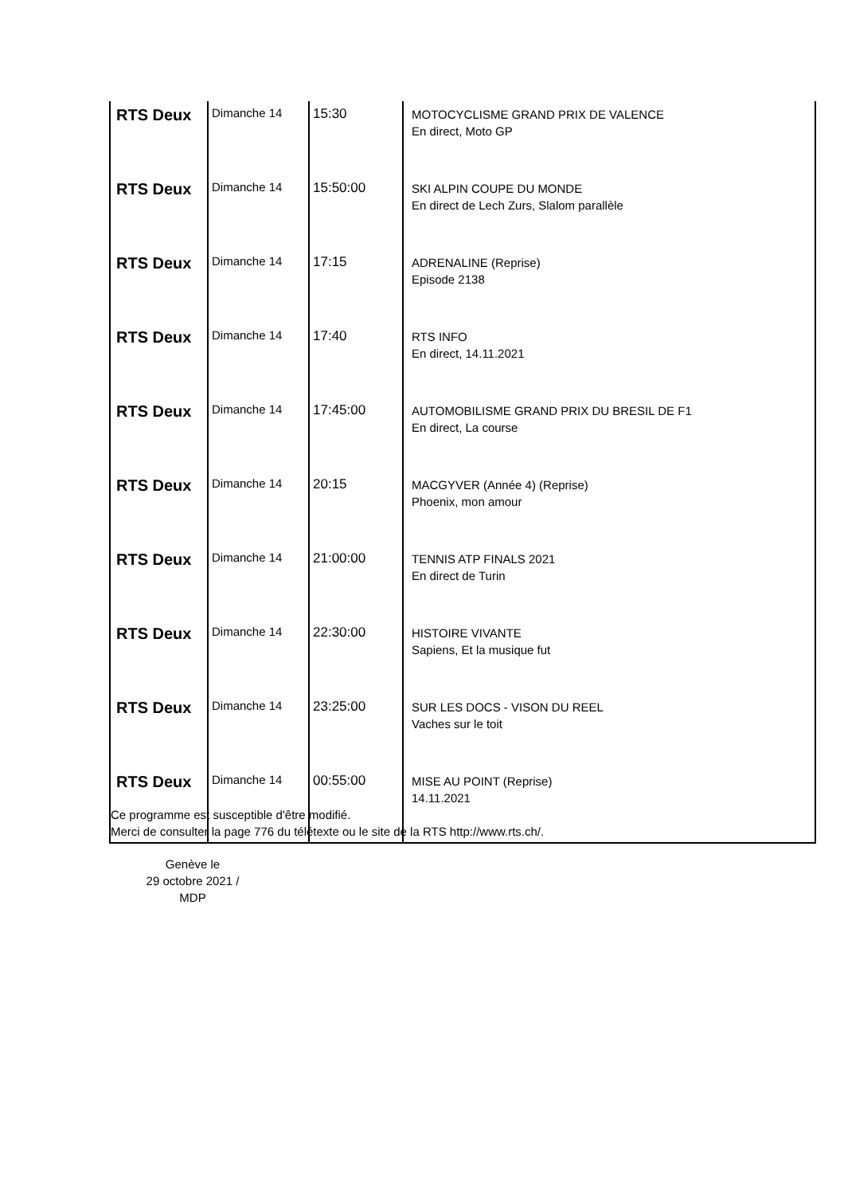| RTS Deux | Dimanche 14 | 15:30 | MOTOCYCLISME GRAND PRIX DE VALENCE En direct, Moto GP |
| RTS Deux | Dimanche 14 | 15:50:00 | SKI ALPIN COUPE DU MONDE En direct de Lech Zurs, Slalom parallèle |
| RTS Deux | Dimanche 14 | 17:15 | ADRENALINE (Reprise) Episode 2138 |
| RTS Deux | Dimanche 14 | 17:40 | RTS INFO En direct, 14.11.2021 |
| RTS Deux | Dimanche 14 | 17:45:00 | AUTOMOBILISME GRAND PRIX DU BRESIL DE F1 En direct, La course |
| RTS Deux | Dimanche 14 | 20:15 | MACGYVER (Année 4) (Reprise) Phoenix, mon amour |
| RTS Deux | Dimanche 14 | 21:00:00 | TENNIS ATP FINALS 2021 En direct de Turin |
| RTS Deux | Dimanche 14 | 22:30:00 | HISTOIRE VIVANTE Sapiens, Et la musique fut |
| RTS Deux | Dimanche 14 | 23:25:00 | SUR LES DOCS - VISON DU REEL Vaches sur le toit |
| RTS Deux | Dimanche 14 | 00:55:00 | MISE AU POINT (Reprise) 14.11.2021 |
Ce programme est susceptible d'être modifié.
Merci de consulter la page 776 du télétexte ou le site de la RTS http://www.rts.ch/.
Genève le
29 octobre 2021 / MDP